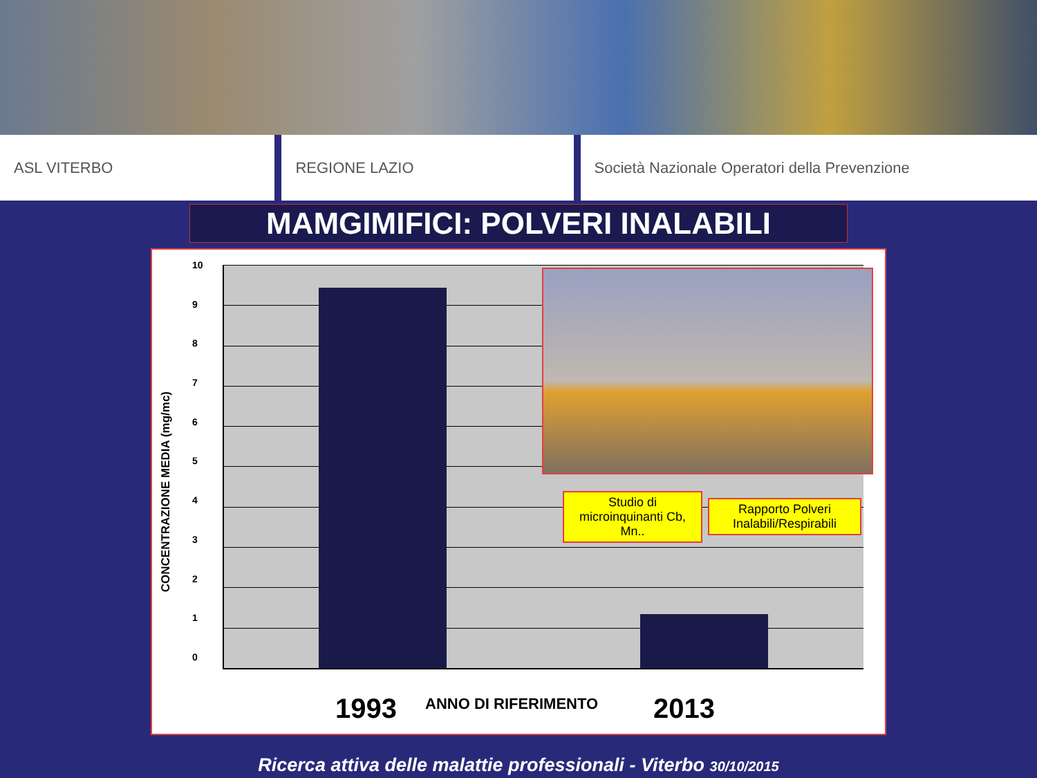ASL VITERBO REGIONE LAZIO Società Nazionale Operatori della Prevenzione
MAMGIMIFICI: POLVERI INALABILI
CONCENTRAZIONE MEDIA (mg/mc)
10
9876543210
Studio di microinquinanti Cb, Mn..
Rapporto Polveri Inalabili/Respirabili
1993 ANNO DI RIFERIMENTO 2013
Ricerca attiva delle malattie professionali - Viterbo 30/10/2015